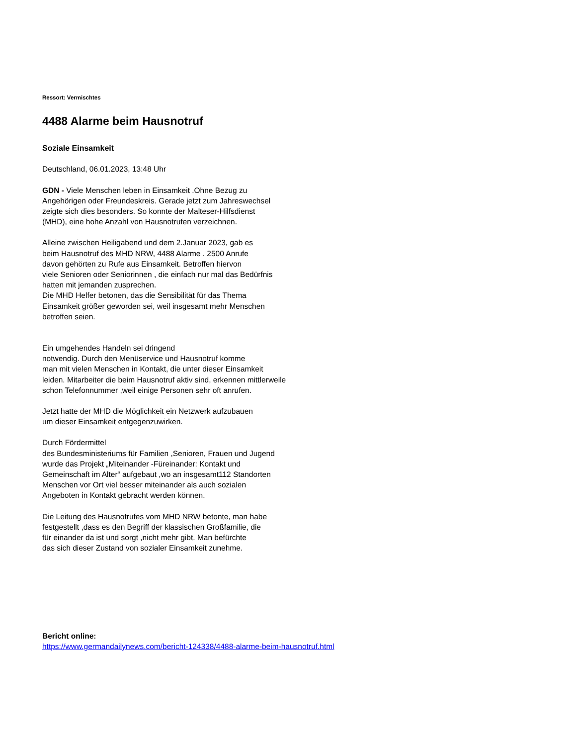Ressort: Vermischtes
4488 Alarme beim Hausnotruf
Soziale Einsamkeit
Deutschland, 06.01.2023, 13:48 Uhr
GDN - Viele Menschen leben in Einsamkeit .Ohne Bezug zu
Angehörigen oder Freundeskreis. Gerade jetzt zum Jahreswechsel
zeigte sich dies besonders. So konnte der Malteser-Hilfsdienst
(MHD), eine hohe Anzahl von Hausnotrufen verzeichnen.
Alleine zwischen Heiligabend und dem 2.Januar 2023, gab es
beim Hausnotruf des MHD NRW, 4488 Alarme . 2500 Anrufe
davon gehörten zu Rufe aus Einsamkeit. Betroffen hiervon
viele Senioren oder Seniorinnen , die einfach nur mal das Bedürfnis
hatten mit jemanden zusprechen.
Die MHD Helfer betonen, das die Sensibilität für das Thema
Einsamkeit größer geworden sei, weil insgesamt mehr Menschen
betroffen seien.
Ein umgehendes Handeln sei dringend
notwendig. Durch den Menüservice und Hausnotruf komme
man mit vielen Menschen in Kontakt, die unter dieser Einsamkeit
leiden. Mitarbeiter die beim Hausnotruf aktiv sind, erkennen mittlerweile
schon Telefonnummer ,weil einige Personen sehr oft anrufen.
Jetzt hatte der MHD die Möglichkeit ein Netzwerk aufzubauen
um dieser Einsamkeit entgegenzuwirken.
Durch Fördermittel
des Bundesministeriums für Familien ,Senioren, Frauen und Jugend
wurde das Projekt „Miteinander -Füreinander: Kontakt und
Gemeinschaft im Alter“ aufgebaut ,wo an insgesamt112 Standorten
Menschen vor Ort viel besser miteinander als auch sozialen
Angeboten in Kontakt gebracht werden können.
Die Leitung des Hausnotrufes vom MHD NRW betonte, man habe
festgestellt ,dass es den Begriff der klassischen Großfamilie, die
für einander da ist und sorgt ,nicht mehr gibt. Man befürchte
das sich dieser Zustand von sozialer Einsamkeit zunehme.
Bericht online:
https://www.germandailynews.com/bericht-124338/4488-alarme-beim-hausnotruf.html